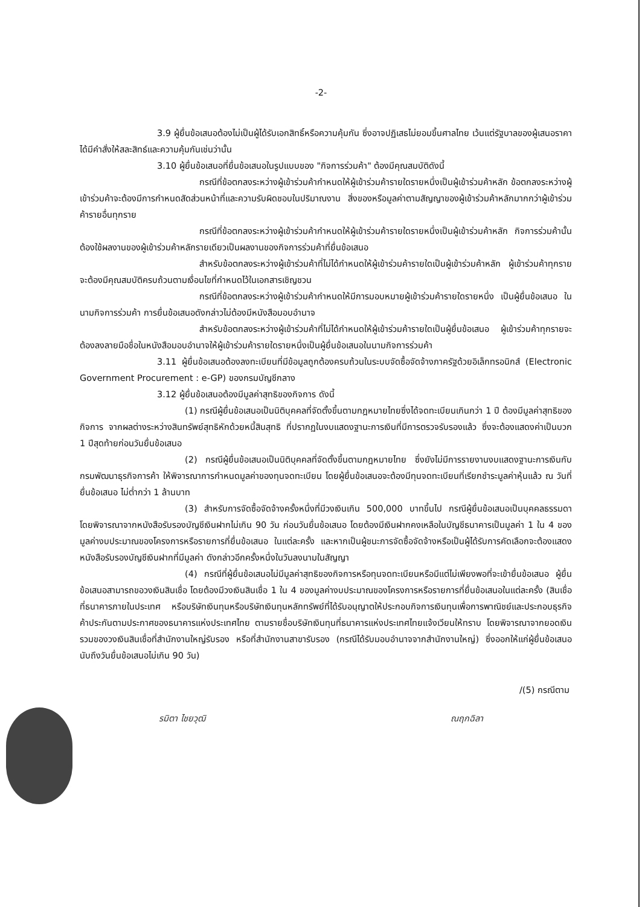-2-
3.9 ผู้ยื่นข้อเสนอต้องไม่เป็นผู้ได้รับเอกสิทธิ์หรือความคุ้มกัน ซึ่งอาจปฏิเสธไม่ยอมขึ้นศาลไทย เว้นแต่รัฐบาลของผู้เสนอราคาได้มีคำสั่งให้สละสิทธ์และความคุ้มกันเช่นว่านั้น
3.10 ผู้ยื่นข้อเสนอที่ยื่นข้อเสนอในรูปแบบของ "กิจการร่วมค้า" ต้องมีคุณสมบัติดังนี้
กรณีที่ข้อตกลงระหว่างผู้เข้าร่วมค้ากำหนดให้ผู้เข้าร่วมค้ารายใดรายหนึ่งเป็นผู้เข้าร่วมค้าหลัก ข้อตกลงระหว่างผู้เข้าร่วมค้าจะต้องมีการกำหนดสัดส่วนหน้าที่และความรับผิดชอบในปริมาณงาน สิ่งของหรือมูลค่าตามสัญญาของผู้เข้าร่วมค้าหลักมากกว่าผู้เข้าร่วมค้ารายอื่นทุกราย
กรณีที่ข้อตกลงระหว่างผู้เข้าร่วมค้ากำหนดให้ผู้เข้าร่วมค้ารายใดรายหนึ่งเป็นผู้เข้าร่วมค้าหลัก กิจการร่วมค้านั้นต้องใช้ผลงานของผู้เข้าร่วมค้าหลักรายเดียวเป็นผลงานของกิจการร่วมค้าที่ยื่นข้อเสนอ
สำหรับข้อตกลงระหว่างผู้เข้าร่วมค้าที่ไม่ได้กำหนดให้ผู้เข้าร่วมค้ารายใดเป็นผู้เข้าร่วมค้าหลัก ผู้เข้าร่วมค้าทุกรายจะต้องมีคุณสมบัติครบถ้วนตามเงื่อนไขที่กำหนดไว้ในเอกสารเชิญชวน
กรณีที่ข้อตกลงระหว่างผู้เข้าร่วมค้ากำหนดให้มีการมอบหมายผู้เข้าร่วมค้ารายใดรายหนึ่ง เป็นผู้ยื่นข้อเสนอ ในนามกิจการร่วมค้า การยื่นข้อเสนอดังกล่าวไม่ต้องมีหนังสือมอบอำนาจ
สำหรับข้อตกลงระหว่างผู้เข้าร่วมค้าที่ไม่ได้กำหนดให้ผู้เข้าร่วมค้ารายใดเป็นผู้ยื่นข้อเสนอ ผู้เข้าร่วมค้าทุกรายจะต้องลงลายมือชื่อในหนังสือมอบอำนาจให้ผู้เข้าร่วมค้ารายใดรายหนึ่งเป็นผู้ยื่นข้อเสนอในนามกิจการร่วมค้า
3.11 ผู้ยื่นข้อเสนอต้องลงทะเบียนที่มีข้อมูลถูกต้องครบถ้วนในระบบจัดซื้อจัดจ้างภาครัฐด้วยอิเล็กทรอนิกส์ (Electronic Government Procurement : e-GP) ของกรมบัญชีกลาง
3.12 ผู้ยื่นข้อเสนอต้องมีมูลค่าสุทธิของกิจการ ดังนี้
(1) กรณีผู้ยื่นข้อเสนอเป็นนิติบุคคลที่จัดตั้งขึ้นตามกฎหมายไทยซึ่งได้จดทะเบียนเกินกว่า 1 ปี ต้องมีมูลค่าสุทธิของกิจการ จากผลต่างระหว่างสินทรัพย์สุทธิหักด้วยหนี้สินสุทธิ ที่ปรากฏในงบแสดงฐานะการเงินที่มีการตรวจรับรองแล้ว ซึ่งจะต้องแสดงค่าเป็นบวก 1 ปีสุดท้ายก่อนวันยื่นข้อเสนอ
(2) กรณีผู้ยื่นข้อเสนอเป็นนิติบุคคลที่จัดตั้งขึ้นตามกฎหมายไทย ซึ่งยังไม่มีการรายงานงบแสดงฐานะการเงินกับกรมพัฒนาธุรกิจการค้า ให้พิจารณาการกำหนดมูลค่าของทุนจดทะเบียน โดยผู้ยื่นข้อเสนอจะต้องมีทุนจดทะเบียนที่เรียกชำระมูลค่าหุ้นแล้ว ณ วันที่ยื่นข้อเสนอ ไม่ต่ำกว่า 1 ล้านบาท
(3) สำหรับการจัดซื้อจัดจ้างครั้งหนึ่งที่มีวงเงินเกิน 500,000 บาทขึ้นไป กรณีผู้ยื่นข้อเสนอเป็นบุคคลธรรมดา โดยพิจารณาจากหนังสือรับรองบัญชีเงินฝากไม่เกิน 90 วัน ก่อนวันยื่นข้อเสนอ โดยต้องมีเงินฝากคงเหลือในบัญชีธนาคารเป็นมูลค่า 1 ใน 4 ของมูลค่างบประมาณของโครงการหรือรายการที่ยื่นข้อเสนอ ในแต่ละครั้ง และหากเป็นผู้ชนะการจัดซื้อจัดจ้างหรือเป็นผู้ได้รับการคัดเลือกจะต้องแสดงหนังสือรับรองบัญชีเงินฝากที่มีมูลค่า ดังกล่าวอีกครั้งหนึ่งในวันลงนามในสัญญา
(4) กรณีที่ผู้ยื่นข้อเสนอไม่มีมูลค่าสุทธิของกิจการหรือทุนจดทะเบียนหรือมีแต่ไม่เพียงพอที่จะเข้ายื่นข้อเสนอ ผู้ยื่นข้อเสนอสามารถขอวงเงินสินเชื่อ โดยต้องมีวงเงินสินเชื่อ 1 ใน 4 ของมูลค่างบประมาณของโครงการหรือรายการที่ยื่นข้อเสนอในแต่ละครั้ง (สินเชื่อที่ธนาคารภายในประเทศ หรือบริษัทเงินทุนหรือบริษัทเงินทุนหลักทรัพย์ที่ได้รับอนุญาตให้ประกอบกิจการเงินทุนเพื่อการพาณิชย์และประกอบธุรกิจค้าประกันตามประกาศของธนาคารแห่งประเทศไทย ตามรายชื่อบริษัทเงินทุนที่ธนาคารแห่งประเทศไทยแจ้งเวียนให้ทราบ โดยพิจารณาจากยอดเงินรวมของวงเงินสินเชื่อที่สำนักงานใหญ่รับรอง หรือที่สำนักงานสาขารับรอง (กรณีได้รับมอบอำนาจจากสำนักงานใหญ่) ซึ่งออกให้แก่ผู้ยื่นข้อเสนอ นับถึงวันยื่นข้อเสนอไม่เกิน 90 วัน)
/(5) กรณีตาม
รมิตา ไชยวุฒิ ณฤกฉิลา